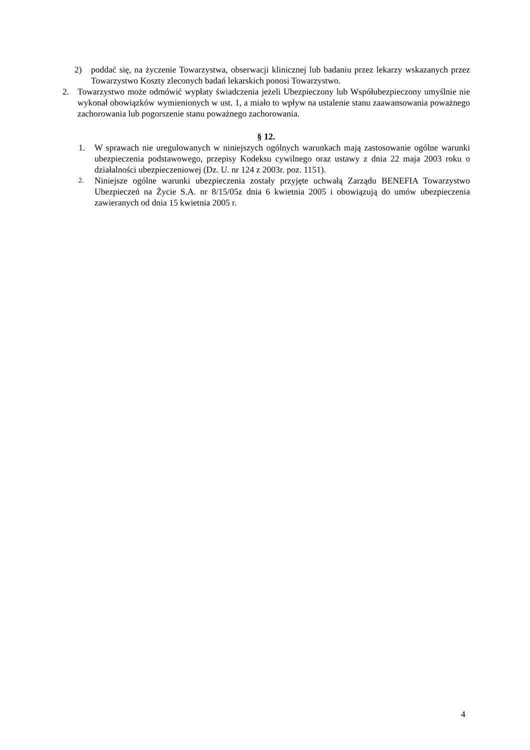2) poddać się, na życzenie Towarzystwa, obserwacji klinicznej lub badaniu przez lekarzy wskazanych przez Towarzystwo Koszty zleconych badań lekarskich ponosi Towarzystwo.
2. Towarzystwo może odmówić wypłaty świadczenia jeżeli Ubezpieczony lub Współubezpieczony umyślnie nie wykonał obowiązków wymienionych w ust. 1, a miało to wpływ na ustalenie stanu zaawansowania poważnego zachorowania lub pogorszenie stanu poważnego zachorowania.
§ 12.
1. W sprawach nie uregulowanych w niniejszych ogólnych warunkach mają zastosowanie ogólne warunki ubezpieczenia podstawowego, przepisy Kodeksu cywilnego oraz ustawy z dnia 22 maja 2003 roku o działalności ubezpieczeniowej (Dz. U. nr 124 z 2003r. poz. 1151).
2. Niniejsze ogólne warunki ubezpieczenia zostały przyjęte uchwałą Zarządu BENEFIA Towarzystwo Ubezpieczeń na Życie S.A. nr 8/15/05z dnia 6 kwietnia 2005 i obowiązują do umów ubezpieczenia zawieranych od dnia 15 kwietnia 2005 r.
4